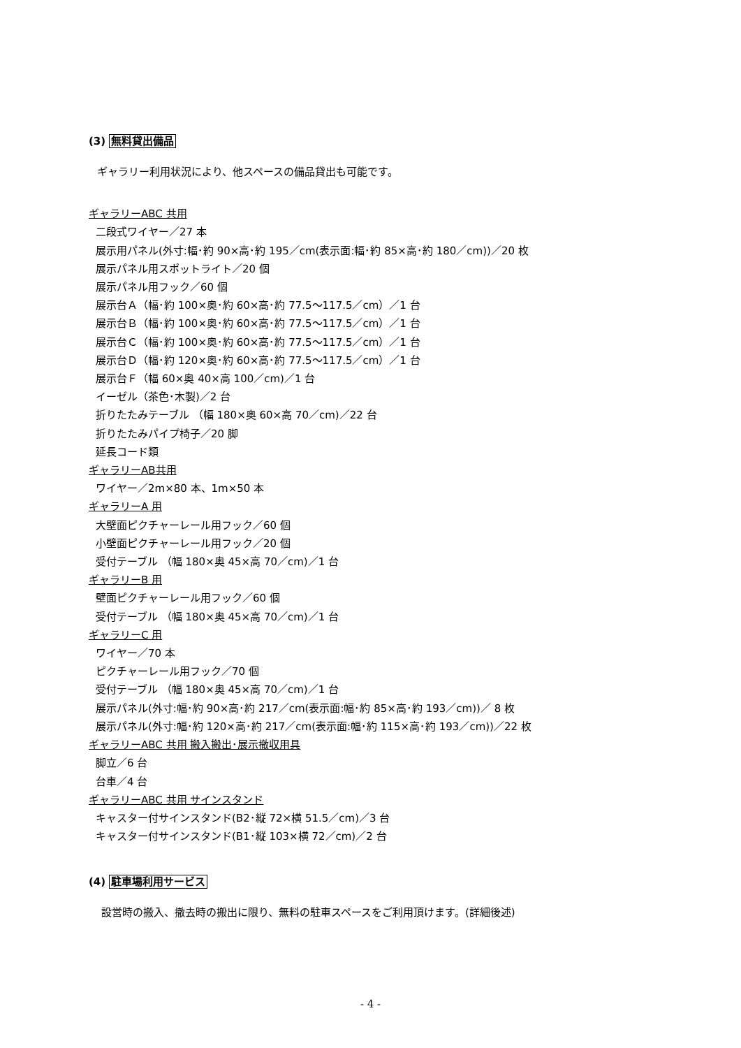(3) 無料貸出備品
ギャラリー利用状況により、他スペースの備品貸出も可能です。
ギャラリーABC 共用
二段式ワイヤー／27 本
展示用パネル(外寸:幅･約 90×高･約 195／cm(表示面:幅･約 85×高･約 180／cm))／20 枚
展示パネル用スポットライト／20 個
展示パネル用フック／60 個
展示台Ａ（幅･約 100×奥･約 60×高･約 77.5～117.5／cm）／1 台
展示台Ｂ（幅･約 100×奥･約 60×高･約 77.5～117.5／cm）／1 台
展示台Ｃ（幅･約 100×奥･約 60×高･約 77.5～117.5／cm）／1 台
展示台Ｄ（幅･約 120×奥･約 60×高･約 77.5～117.5／cm）／1 台
展示台Ｆ（幅 60×奥 40×高 100／cm)／1 台
イーゼル（茶色･木製)／2 台
折りたたみテーブル （幅 180×奥 60×高 70／cm)／22 台
折りたたみパイプ椅子／20 脚
延長コード類
ギャラリーAB共用
ワイヤー／2m×80 本、1m×50 本
ギャラリーA 用
大壁面ピクチャーレール用フック／60 個
小壁面ピクチャーレール用フック／20 個
受付テーブル （幅 180×奥 45×高 70／cm)／1 台
ギャラリーB 用
壁面ピクチャーレール用フック／60 個
受付テーブル （幅 180×奥 45×高 70／cm)／1 台
ギャラリーC 用
ワイヤー／70 本
ピクチャーレール用フック／70 個
受付テーブル （幅 180×奥 45×高 70／cm)／1 台
展示パネル(外寸:幅･約 90×高･約 217／cm(表示面:幅･約 85×高･約 193／cm))／ 8 枚
展示パネル(外寸:幅･約 120×高･約 217／cm(表示面:幅･約 115×高･約 193／cm))／22 枚
ギャラリーABC 共用 搬入搬出･展示撤収用具
脚立／6 台
台車／4 台
ギャラリーABC 共用 サインスタンド
キャスター付サインスタンド(B2･縦 72×横 51.5／cm)／3 台
キャスター付サインスタンド(B1･縦 103×横 72／cm)／2 台
(4) 駐車場利用サービス
設営時の搬入、撤去時の搬出に限り、無料の駐車スペースをご利用頂けます。(詳細後述)
- 4 -